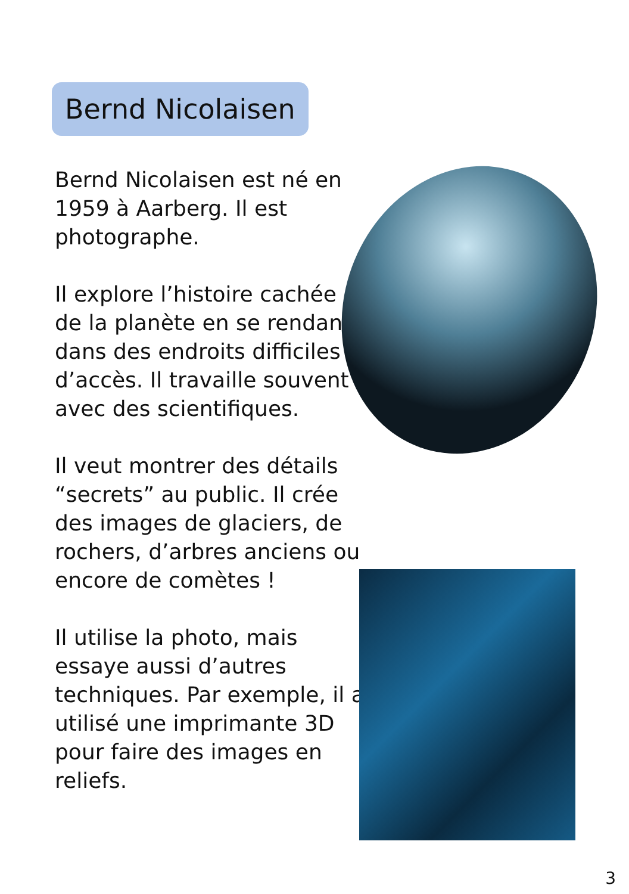Bernd Nicolaisen
Bernd Nicolaisen est né en 1959 à Aarberg. Il est photographe.
Il explore l’histoire cachée de la planète en se rendant dans des endroits difficiles d’accès. Il travaille souvent avec des scientifiques.
Il veut montrer des détails “secrets” au public. Il crée des images de glaciers, de rochers, d’arbres anciens ou encore de comètes !
Il utilise la photo, mais essaye aussi d’autres techniques. Par exemple, il a utilisé une imprimante 3D pour faire des images en reliefs.
3